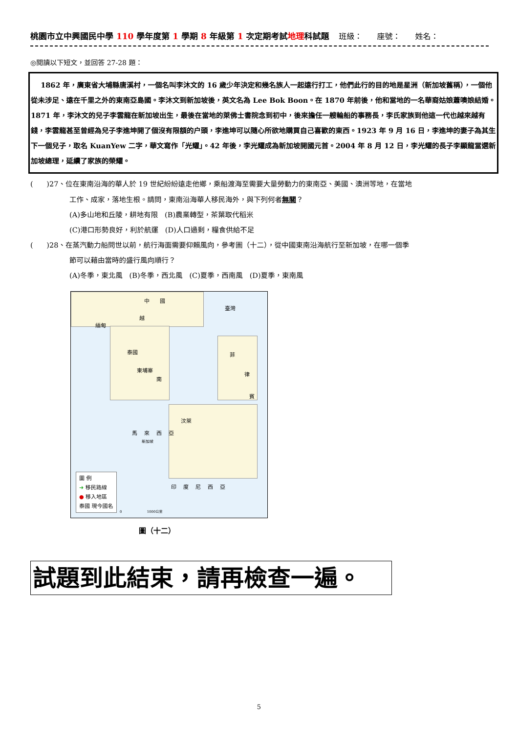桃園市立中興國民中學 110 學年度第 1 學期 8 年級第 1 次定期考試地理科試題 班級： 座號： 姓名：
◎閱讀以下短文，並回答 27-28 題：
1862 年，廣東省大埔縣唐溪村，一個名叫李沐文的 16 歲少年決定和幾名族人一起遠行打工，他們此行的目的地是星洲（新加坡舊稱），一個他從未涉足、遠在千里之外的東南亞島國。李沐文到新加坡後，英文名為 Lee Bok Boon。在 1870 年前後，他和當地的一名華裔姑娘蕭噢娘結婚。1871 年，李沐文的兒子李雲龍在新加坡出生，最後在當地的萊佛士書院念到初中，後來擔任一艘輪船的事務長，李氏家族到他這一代也越來越有錢，李雲龍甚至曾經為兒子李進坤開了個沒有限額的户頭，李進坤可以隨心所欲地購買自己喜歡的東西。1923 年 9 月 16 日，李進坤的妻子為其生下一個兒子，取名 KuanYew 二字，華文寫作「光耀」。42 年後，李光耀成為新加坡開國元首。2004 年 8 月 12 日，李光耀的長子李顯龍當選新加坡總理，延續了家族的榮耀。
( )27、位在東南沿海的華人於 19 世紀紛紛遠走他鄉，乘船渡海至需要大量勞動力的東南亞、美國、澳洲等地，在當地
工作、成家，落地生根。請問，東南沿海華人移民海外，與下列何者無關？
(A)多山地和丘陵，耕地有限 (B)農業轉型，茶葉取代稻米
(C)港口形勢良好，利於航運 (D)人口過剩，糧食供給不足
( )28、在蒸汽動力船問世以前，航行海面需要仰賴風向，參考圖（十二），從中國東南沿海航行至新加坡，在哪一個季
節可以藉由當時的盛行風向順行？
(A)冬季，東北風 (B)冬季，西北風 (C)夏季，西南風 (D)夏季，東南風
中 國
臺灣
緬甸
越
泰國
柬埔寨
南
菲
律
賓
汶萊
馬 來 西 亞
新加坡
印 度 尼 西 亞
圖 例
➜ 移民路線
● 移入地區
泰國 現今國名
0 1000公里
圖（十二）
試題到此結束，請再檢查一遍。
5